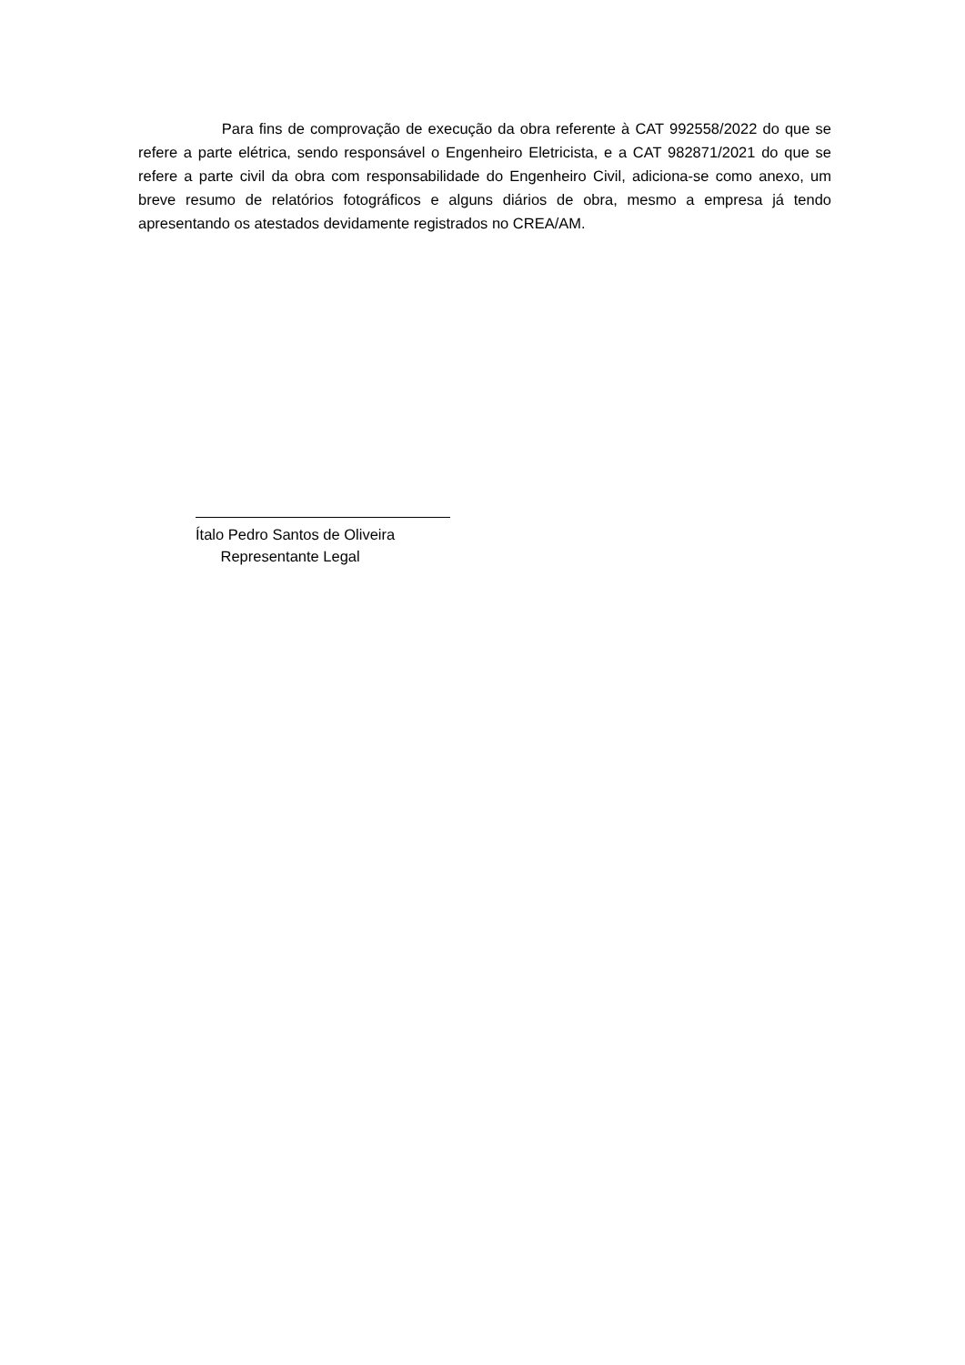Para fins de comprovação de execução da obra referente à CAT 992558/2022 do que se refere a parte elétrica, sendo responsável o Engenheiro Eletricista, e a CAT 982871/2021 do que se refere a parte civil da obra com responsabilidade do Engenheiro Civil, adiciona-se como anexo, um breve resumo de relatórios fotográficos e alguns diários de obra, mesmo a empresa já tendo apresentando os atestados devidamente registrados no CREA/AM.
Ítalo Pedro Santos de Oliveira
Representante Legal